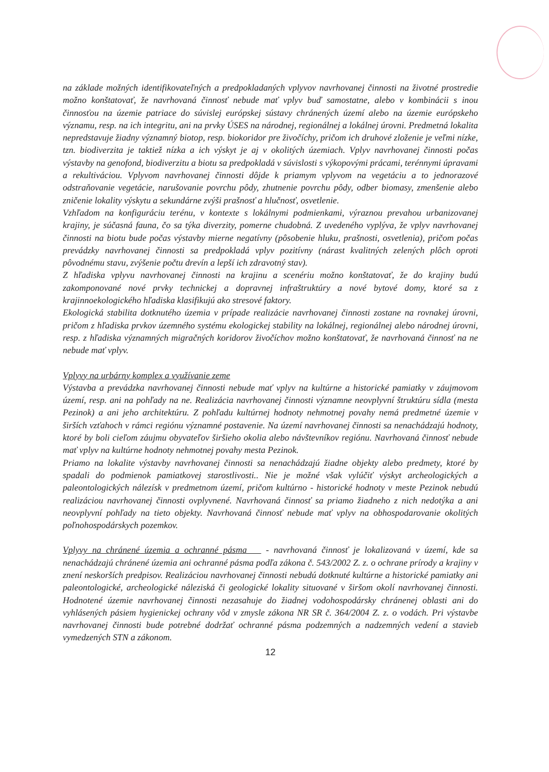na základe možných identifikovateľných a predpokladaných vplyvov navrhovanej činnosti na životné prostredie možno konštatovať, že navrhovaná činnosť nebude mať vplyv buď samostatne, alebo v kombinácii s inou činnosťou na územie patriace do súvislej európskej sústavy chránených území alebo na územie európskeho významu, resp. na ich integritu, ani na prvky ÚSES na národnej, regionálnej a lokálnej úrovni. Predmetná lokalita nepredstavuje žiadny významný biotop, resp. biokoridor pre živočíchy, pričom ich druhové zloženie je veľmi nízke, tzn. biodiverzita je taktiež nízka a ich výskyt je aj v okolitých územiach. Vplyv navrhovanej činnosti počas výstavby na genofond, biodiverzitu a biotu sa predpokladá v súvislosti s výkopovými prácami, terénnymi úpravami a rekultiváciou. Vplyvom navrhovanej činnosti dôjde k priamym vplyvom na vegetáciu a to jednorazové odstraňovanie vegetácie, narušovanie povrchu pôdy, zhutnenie povrchu pôdy, odber biomasy, zmenšenie alebo zničenie lokality výskytu a sekundárne zvýši prašnosť a hlučnosť, osvetlenie.
Vzhľadom na konfiguráciu terénu, v kontexte s lokálnymi podmienkami, výraznou prevahou urbanizovanej krajiny, je súčasná fauna, čo sa týka diverzity, pomerne chudobná. Z uvedeného vyplýva, že vplyv navrhovanej činnosti na biotu bude počas výstavby mierne negatívny (pôsobenie hluku, prašnosti, osvetlenia), pričom počas prevádzky navrhovanej činnosti sa predpokladá vplyv pozitívny (nárast kvalitných zelených plôch oproti pôvodnému stavu, zvýšenie počtu drevín a lepší ich zdravotný stav).
Z hľadiska vplyvu navrhovanej činnosti na krajinu a scenériu možno konštatovať, že do krajiny budú zakomponované nové prvky technickej a dopravnej infraštruktúry a nové bytové domy, ktoré sa z krajinnoekologického hľadiska klasifikujú ako stresové faktory.
Ekologická stabilita dotknutého územia v prípade realizácie navrhovanej činnosti zostane na rovnakej úrovni, pričom z hľadiska prvkov územného systému ekologickej stability na lokálnej, regionálnej alebo národnej úrovni, resp. z hľadiska významných migračných koridorov živočíchov možno konštatovať, že navrhovaná činnosť na ne nebude mať vplyv.
Vplyvy na urbárny komplex a využívanie zeme
Výstavba a prevádzka navrhovanej činnosti nebude mať vplyv na kultúrne a historické pamiatky v záujmovom území, resp. ani na pohľady na ne. Realizácia navrhovanej činnosti významne neovplyvní štruktúru sídla (mesta Pezinok) a ani jeho architektúru. Z pohľadu kultúrnej hodnoty nehmotnej povahy nemá predmetné územie v širších vzťahoch v rámci regiónu významné postavenie. Na území navrhovanej činnosti sa nenachádzajú hodnoty, ktoré by boli cieľom záujmu obyvateľov širšieho okolia alebo návštevníkov regiónu. Navrhovaná činnosť nebude mať vplyv na kultúrne hodnoty nehmotnej povahy mesta Pezinok.
Priamo na lokalite výstavby navrhovanej činnosti sa nenachádzajú žiadne objekty alebo predmety, ktoré by spadali do podmienok pamiatkovej starostlivosti.. Nie je možné však vylúčiť výskyt archeologických a paleontologických nálezísk v predmetnom území, pričom kultúrno - historické hodnoty v meste Pezinok nebudú realizáciou navrhovanej činnosti ovplyvnené. Navrhovaná činnosť sa priamo žiadneho z nich nedotýka a ani neovplyvní pohľady na tieto objekty. Navrhovaná činnosť nebude mať vplyv na obhospodarovanie okolitých poľnohospodárskych pozemkov.
Vplyvy na chránené územia a ochranné pásma - navrhovaná činnosť je lokalizovaná v území, kde sa nenachádzajú chránené územia ani ochranné pásma podľa zákona č. 543/2002 Z. z. o ochrane prírody a krajiny v znení neskorších predpisov. Realizáciou navrhovanej činnosti nebudú dotknuté kultúrne a historické pamiatky ani paleontologické, archeologické náleziská či geologické lokality situované v širšom okolí navrhovanej činnosti. Hodnotené územie navrhovanej činnosti nezasahuje do žiadnej vodohospodársky chránenej oblasti ani do vyhlásených pásiem hygienickej ochrany vôd v zmysle zákona NR SR č. 364/2004 Z. z. o vodách. Pri výstavbe navrhovanej činnosti bude potrebné dodržať ochranné pásma podzemných a nadzemných vedení a stavieb vymedzených STN a zákonom.
12